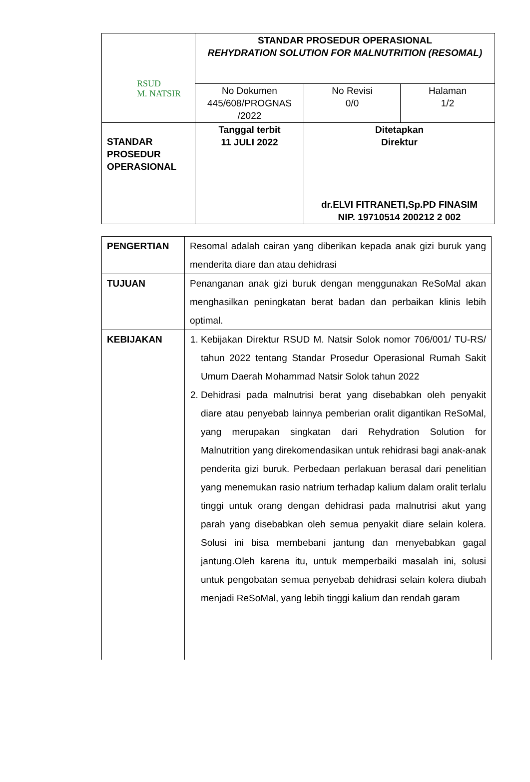| RSUD M. NATSIR | STANDAR PROSEDUR OPERASIONAL REHYDRATION SOLUTION FOR MALNUTRITION (RESOMAL) | | |
| | No Dokumen 445/608/PROGNAS /2022 | No Revisi 0/0 | Halaman 1/2 |
| STANDAR PROSEDUR OPERASIONAL | Tanggal terbit 11 JULI 2022 | Ditetapkan Direktur dr.ELVI FITRANETI,Sp.PD FINASIM NIP. 19710514 200212 2 002 | |
| PENGERTIAN | Resomal adalah cairan yang diberikan kepada anak gizi buruk yang menderita diare dan atau dehidrasi |
| TUJUAN | Penanganan anak gizi buruk dengan menggunakan ReSoMal akan menghasilkan peningkatan berat badan dan perbaikan klinis lebih optimal. |
| KEBIJAKAN | 1. Kebijakan Direktur RSUD M. Natsir Solok nomor 706/001/ TU-RS/ tahun 2022 tentang Standar Prosedur Operasional Rumah Sakit Umum Daerah Mohammad Natsir Solok tahun 2022 2. Dehidrasi pada malnutrisi berat yang disebabkan oleh penyakit diare atau penyebab lainnya pemberian oralit digantikan ReSoMal, yang merupakan singkatan dari Rehydration Solution for Malnutrition yang direkomendasikan untuk rehidrasi bagi anak-anak penderita gizi buruk. Perbedaan perlakuan berasal dari penelitian yang menemukan rasio natrium terhadap kalium dalam oralit terlalu tinggi untuk orang dengan dehidrasi pada malnutrisi akut yang parah yang disebabkan oleh semua penyakit diare selain kolera. Solusi ini bisa membebani jantung dan menyebabkan gagal jantung.Oleh karena itu, untuk memperbaiki masalah ini, solusi untuk pengobatan semua penyebab dehidrasi selain kolera diubah menjadi ReSoMal, yang lebih tinggi kalium dan rendah garam |